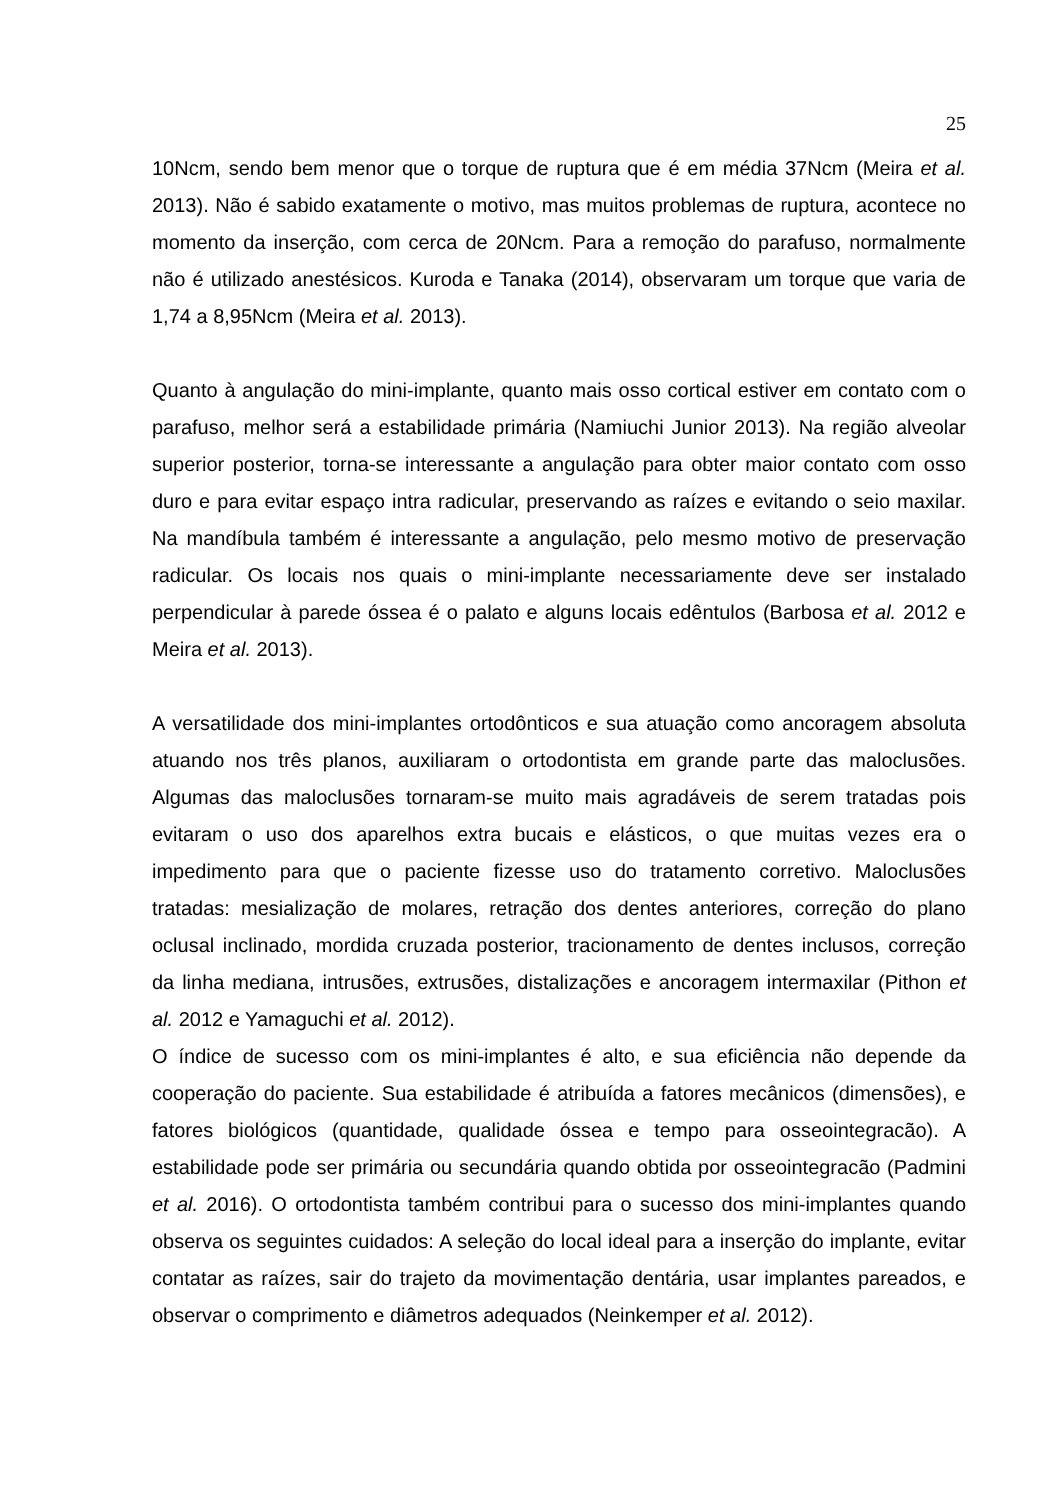25
10Ncm, sendo bem menor que o torque de ruptura que é em média 37Ncm (Meira et al. 2013). Não é sabido exatamente o motivo, mas muitos problemas de ruptura, acontece no momento da inserção, com cerca de 20Ncm. Para a remoção do parafuso, normalmente não é utilizado anestésicos. Kuroda e Tanaka (2014), observaram um torque que varia de 1,74 a 8,95Ncm (Meira et al. 2013).
Quanto à angulação do mini-implante, quanto mais osso cortical estiver em contato com o parafuso, melhor será a estabilidade primária (Namiuchi Junior 2013). Na região alveolar superior posterior, torna-se interessante a angulação para obter maior contato com osso duro e para evitar espaço intra radicular, preservando as raízes e evitando o seio maxilar. Na mandíbula também é interessante a angulação, pelo mesmo motivo de preservação radicular. Os locais nos quais o mini-implante necessariamente deve ser instalado perpendicular à parede óssea é o palato e alguns locais edêntulos (Barbosa et al. 2012 e Meira et al. 2013).
A versatilidade dos mini-implantes ortodônticos e sua atuação como ancoragem absoluta atuando nos três planos, auxiliaram o ortodontista em grande parte das maloclusões. Algumas das maloclusões tornaram-se muito mais agradáveis de serem tratadas pois evitaram o uso dos aparelhos extra bucais e elásticos, o que muitas vezes era o impedimento para que o paciente fizesse uso do tratamento corretivo. Maloclusões tratadas: mesialização de molares, retração dos dentes anteriores, correção do plano oclusal inclinado, mordida cruzada posterior, tracionamento de dentes inclusos, correção da linha mediana, intrusões, extrusões, distalizações e ancoragem intermaxilar (Pithon et al. 2012 e Yamaguchi et al. 2012).
O índice de sucesso com os mini-implantes é alto, e sua eficiência não depende da cooperação do paciente. Sua estabilidade é atribuída a fatores mecânicos (dimensões), e fatores biológicos (quantidade, qualidade óssea e tempo para osseointegracão). A estabilidade pode ser primária ou secundária quando obtida por osseointegracão (Padmini et al. 2016). O ortodontista também contribui para o sucesso dos mini-implantes quando observa os seguintes cuidados: A seleção do local ideal para a inserção do implante, evitar contatar as raízes, sair do trajeto da movimentação dentária, usar implantes pareados, e observar o comprimento e diâmetros adequados (Neinkemper et al. 2012).